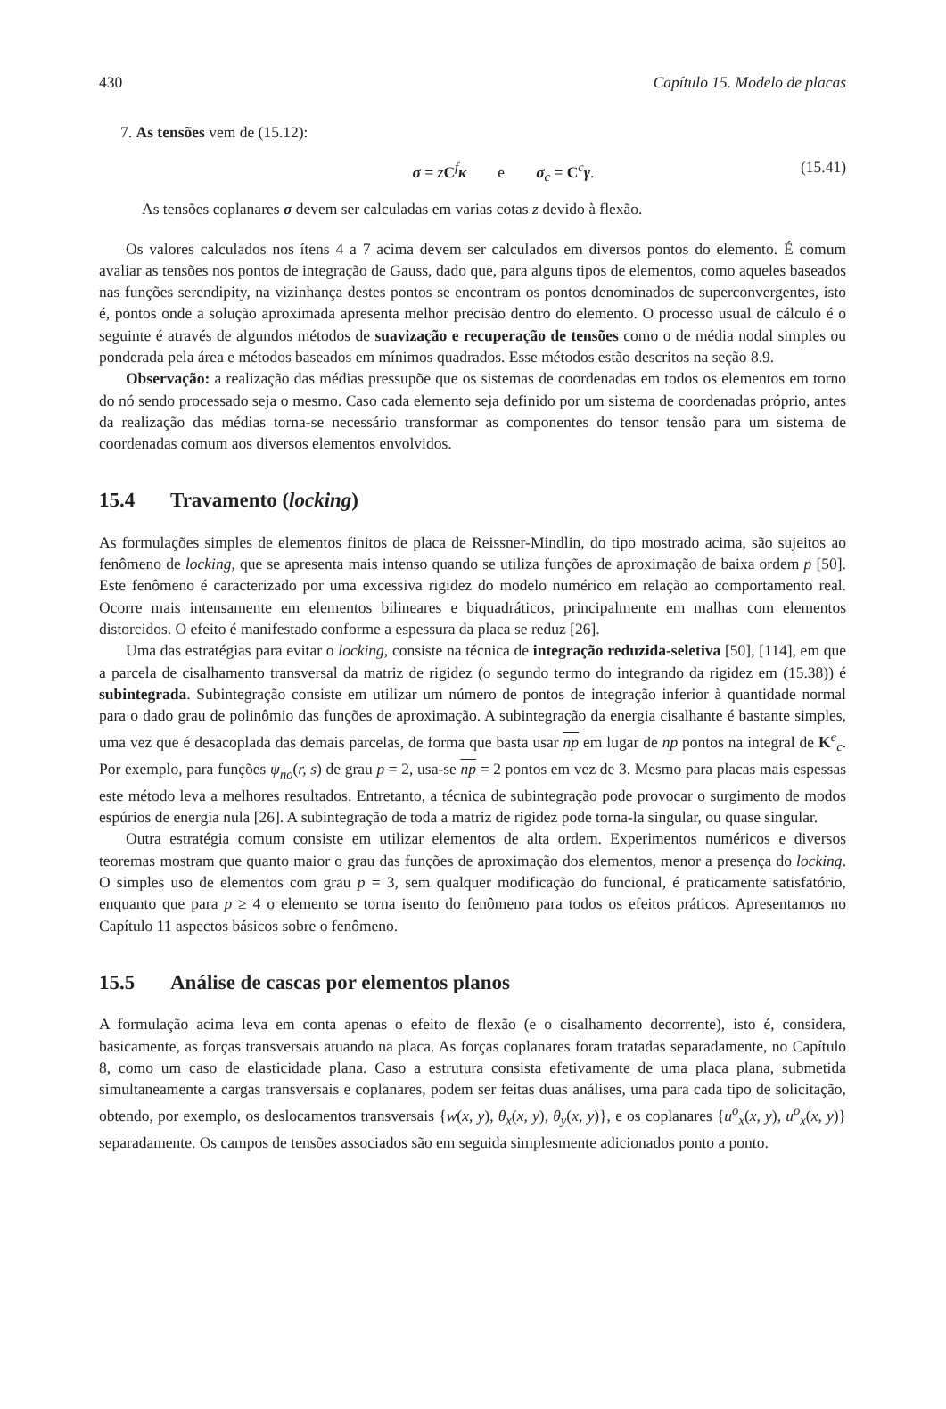430 Capítulo 15. Modelo de placas
7. As tensões vem de (15.12):
σ = zC<sup>f</sup>κ e σ<sub>c</sub> = C<sup>c</sup>γ. (15.41)
As tensões coplanares σ devem ser calculadas em varias cotas z devido à flexão.
Os valores calculados nos ítens 4 a 7 acima devem ser calculados em diversos pontos do elemento. É comum avaliar as tensões nos pontos de integração de Gauss, dado que, para alguns tipos de elementos, como aqueles baseados nas funções serendipity, na vizinhança destes pontos se encontram os pontos denominados de superconvergentes, isto é, pontos onde a solução aproximada apresenta melhor precisão dentro do elemento. O processo usual de cálculo é o seguinte é através de algundos métodos de suavização e recuperação de tensões como o de média nodal simples ou ponderada pela área e métodos baseados em mínimos quadrados. Esse métodos estão descritos na seção 8.9.
Observação: a realização das médias pressupõe que os sistemas de coordenadas em todos os elementos em torno do nó sendo processado seja o mesmo. Caso cada elemento seja definido por um sistema de coordenadas próprio, antes da realização das médias torna-se necessário transformar as componentes do tensor tensão para um sistema de coordenadas comum aos diversos elementos envolvidos.
15.4 Travamento (locking)
As formulações simples de elementos finitos de placa de Reissner-Mindlin, do tipo mostrado acima, são sujeitos ao fenômeno de locking, que se apresenta mais intenso quando se utiliza funções de aproximação de baixa ordem p [50]. Este fenômeno é caracterizado por uma excessiva rigidez do modelo numérico em relação ao comportamento real. Ocorre mais intensamente em elementos bilineares e biquadráticos, principalmente em malhas com elementos distorcidos. O efeito é manifestado conforme a espessura da placa se reduz [26].
Uma das estratégias para evitar o locking, consiste na técnica de integração reduzida-seletiva [50], [114], em que a parcela de cisalhamento transversal da matriz de rigidez (o segundo termo do integrando da rigidez em (15.38)) é subintegrada. Subintegração consiste em utilizar um número de pontos de integração inferior à quantidade normal para o dado grau de polinômio das funções de aproximação. A subintegração da energia cisalhante é bastante simples, uma vez que é desacoplada das demais parcelas, de forma que basta usar np em lugar de np pontos na integral de K<sup>e</sup><sub>c</sub>. Por exemplo, para funções ψ<sub>no</sub>(r, s) de grau p = 2, usa-se np = 2 pontos em vez de 3. Mesmo para placas mais espessas este método leva a melhores resultados. Entretanto, a técnica de subintegração pode provocar o surgimento de modos espúrios de energia nula [26]. A subintegração de toda a matriz de rigidez pode torna-la singular, ou quase singular.
Outra estratégia comum consiste em utilizar elementos de alta ordem. Experimentos numéricos e diversos teoremas mostram que quanto maior o grau das funções de aproximação dos elementos, menor a presença do locking. O simples uso de elementos com grau p = 3, sem qualquer modificação do funcional, é praticamente satisfatório, enquanto que para p ≥ 4 o elemento se torna isento do fenômeno para todos os efeitos práticos. Apresentamos no Capítulo 11 aspectos básicos sobre o fenômeno.
15.5 Análise de cascas por elementos planos
A formulação acima leva em conta apenas o efeito de flexão (e o cisalhamento decorrente), isto é, considera, basicamente, as forças transversais atuando na placa. As forças coplanares foram tratadas separadamente, no Capítulo 8, como um caso de elasticidade plana. Caso a estrutura consista efetivamente de uma placa plana, submetida simultaneamente a cargas transversais e coplanares, podem ser feitas duas análises, uma para cada tipo de solicitação, obtendo, por exemplo, os deslocamentos transversais {w(x, y), θ<sub>x</sub>(x, y), θ<sub>y</sub>(x, y)}, e os coplanares {u<sup>o</sup><sub>x</sub>(x, y), u<sup>o</sup><sub>x</sub>(x, y)} separadamente. Os campos de tensões associados são em seguida simplesmente adicionados ponto a ponto.